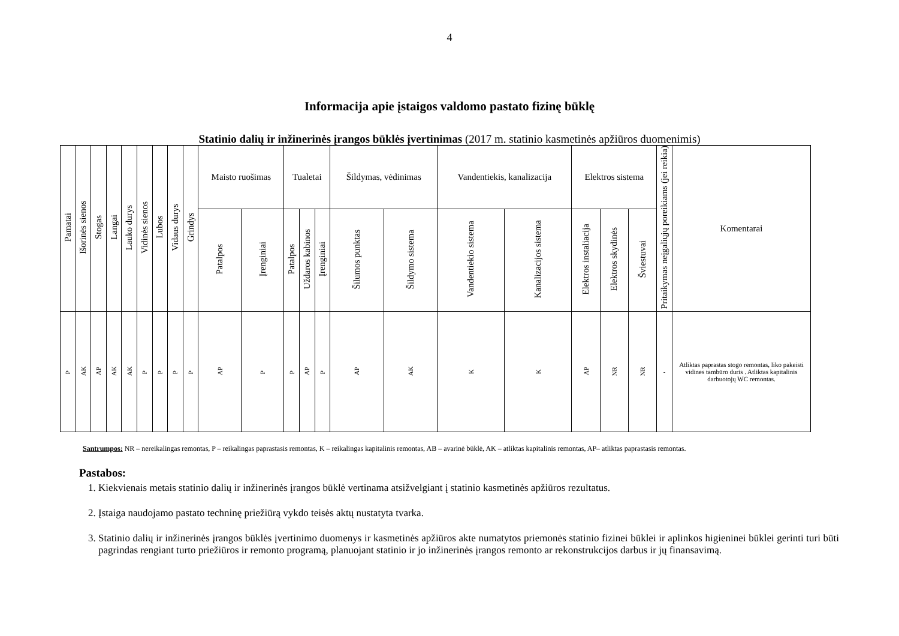4
Informacija apie įstaigos valdomo pastato fizinę būklę
Statinio dalių ir inžinerinės įrangos būklės įvertinimas (2017 m. statinio kasmetinės apžiūros duomenimis)
| Pamatai | Išorinės sienos | Stogas | Langai | Lauko durys | Vidinės sienos | Lubos | Vidaus durys | Grindys | Maisto ruošimas | | Tualetai | | | Šildymas, vėdinimas | | Vandentiekis, kanalizacija | | Elektros sistema | | | Pritaikymas neįgaliųjų poreikiams (jei reikia) | Komentarai |
| --- | --- | --- | --- | --- | --- | --- | --- | --- | --- | --- | --- | --- | --- | --- | --- | --- | --- | --- | --- | --- | --- | --- |
| | | | | | | | | | Patalpos | Įrenginiai | Patalpos | Uždaros kabinos | Įrenginiai | Šilumos punktas | Šildymo sistema | Vandentiekio sistema | Kanalizacijos sistema | Elektros instaliacija | Elektros skydinės | Šviestuvai | | |
| P | AK | AP | AK | AK | P | P | P | P | AP | P | P | AP | P | AP | AK | K | K | AP | NR | NR | - | Atliktas paprastas stogo remontas, liko pakeisti vidines tambūro duris . Atliktas kapitalinis darbuotojų WC remontas. |
Santrumpos: NR – nereikalingas remontas, P – reikalingas paprastasis remontas, K – reikalingas kapitalinis remontas, AB – avarinė būklė, AK – atliktas kapitalinis remontas, AP– atliktas paprastasis remontas.
Pastabos:
1. Kiekvienais metais statinio dalių ir inžinerinės įrangos būklė vertinama atsižvelgiant į statinio kasmetinės apžiūros rezultatus.
2. Įstaiga naudojamo pastato techninę priežiūrą vykdo teisės aktų nustatyta tvarka.
3. Statinio dalių ir inžinerinės įrangos būklės įvertinimo duomenys ir kasmetinės apžiūros akte numatytos priemonės statinio fizinei būklei ir aplinkos higieninei būklei gerinti turi būti pagrindas rengiant turto priežiūros ir remonto programą, planuojant statinio ir jo inžinerinės įrangos remonto ar rekonstrukcijos darbus ir jų finansavimą.